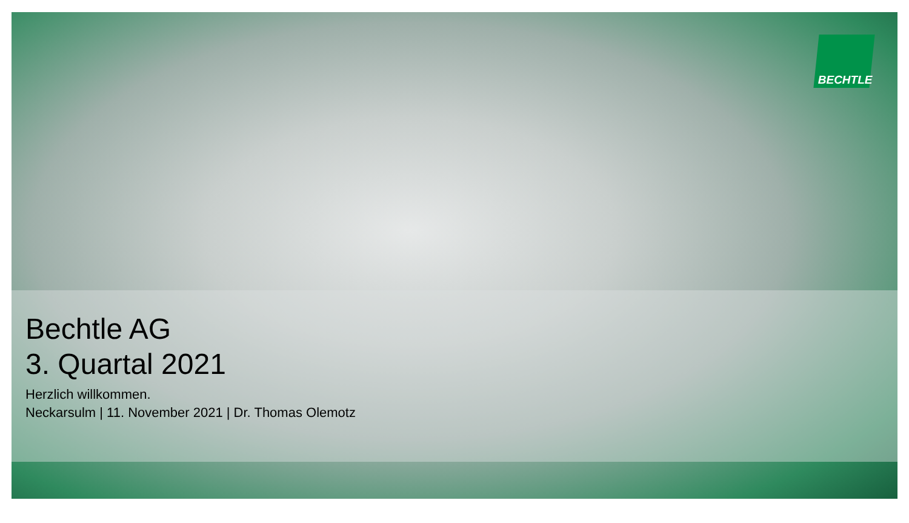BECHTLE
Bechtle AG
3. Quartal 2021
Herzlich willkommen.
Neckarsulm | 11. November 2021 | Dr. Thomas Olemotz